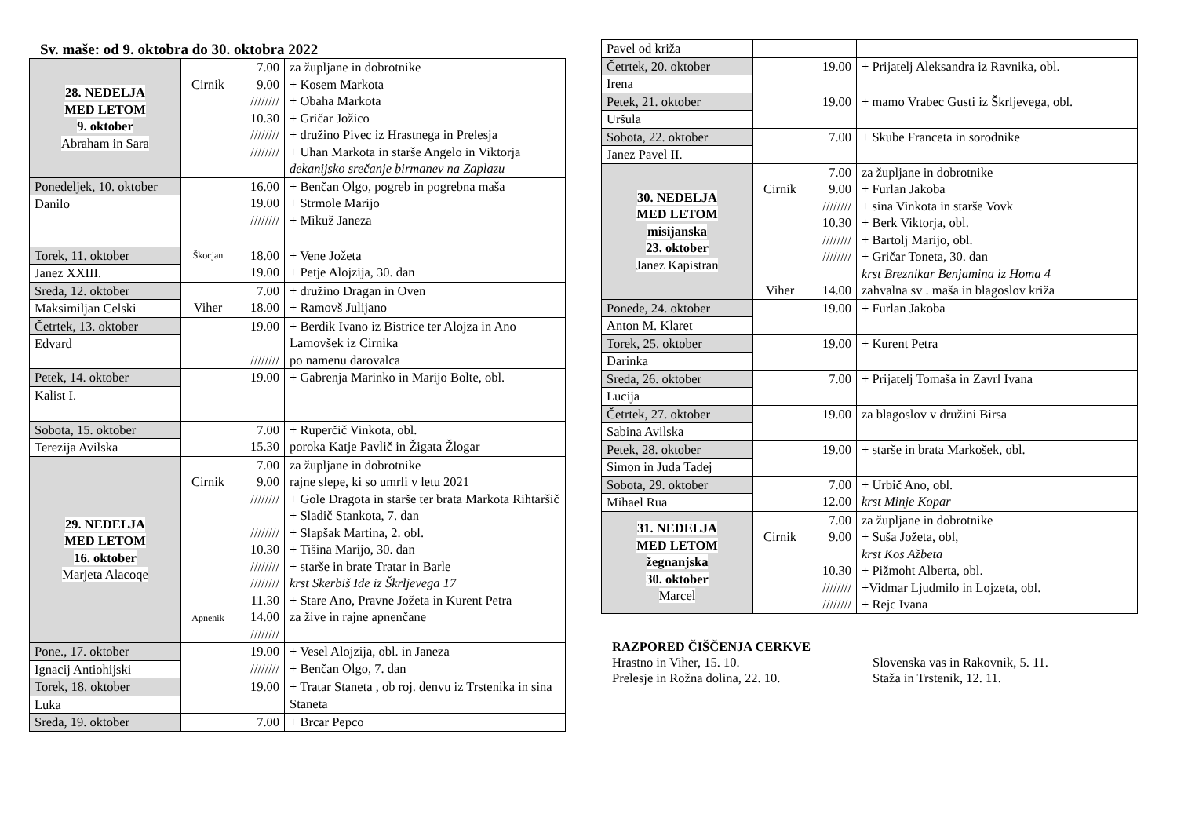Sv. maše: od 9. oktobra do 30. oktobra 2022
| 28. NEDELJA MED LETOM 9. oktober Abraham in Sara | Cirnik | 7.00 9.00 //////// 10.30 //////// //////// | za župljane in dobrotnike + Kosem Markota + Obaha Markota + Gričar Jožico + družino Pivec iz Hrastnega in Prelesja + Uhan Markota in starše Angelo in Viktorja dekanijsko srečanje birmanev na Zaplazu |
| Ponedeljek, 10. oktober Danilo | | 16.00 19.00 //////// | + Benčan Olgo, pogreb in pogrebna maša + Strmole Marijo + Mikuž Janeza |
| Torek, 11. oktober Janez XXIII. | Škocjan | 18.00 19.00 | + Vene Jožeta + Petje Alojzija, 30. dan |
| Sreda, 12. oktober Maksimiljan Celski | Viher | 7.00 18.00 | + družino Dragan in Oven + Ramovš Julijano |
| Četrtek, 13. oktober Edvard | | 19.00 //////// | + Berdik Ivano iz Bistrice ter Alojza in Ano Lamovšek iz Cirnika po namenu darovalca |
| Petek, 14. oktober Kalist I. | | 19.00 | + Gabrenja Marinko in Marijo Bolte, obl. |
| Sobota, 15. oktober Terezija Avilska | | 7.00 15.30 | + Ruperčič Vinkota, obl. poroka Katje Pavlič in Žigata Žlogar |
| 29. NEDELJA MED LETOM 16. oktober Marjeta Alacoqe | Cirnik Apnenik | 7.00 9.00 //////// //////// 10.30 //////// //////// 11.30 14.00 //////// | za župljane in dobrotnike rajne slepe, ki so umrli v letu 2021 + Gole Dragota in starše ter brata Markota Rihtaršič + Sladič Stankota, 7. dan + Slapšak Martina, 2. obl. + Tišina Marijo, 30. dan + starše in brate Tratar in Barle krst Skerbiš Ide iz Škrljevega 17 + Stare Ano, Pravne Jožeta in Kurent Petra za žive in rajne apnenčane |
| Pone., 17. oktober Ignacij Antiohijski | | 19.00 //////// | + Vesel Alojzija, obl. in Janeza + Benčan Olgo, 7. dan |
| Torek, 18. oktober Luka | | 19.00 | + Tratar Staneta , ob roj. denvu iz Trstenika in sina Staneta |
| Sreda, 19. oktober | | 7.00 | + Brcar Pepco |
| Pavel od križa | | | |
| Četrtek, 20. oktober Irena | | 19.00 | + Prijatelj Aleksandra iz Ravnika, obl. |
| Petek, 21. oktober Uršula | | 19.00 | + mamo Vrabec Gusti iz Škrljevega, obl. |
| Sobota, 22. oktober Janez Pavel II. | | 7.00 | + Skube Franceta in sorodnike |
| 30. NEDELJA MED LETOM misijanska 23. oktober Janez Kapistran | Cirnik Viher | 7.00 9.00 //////// 10.30 //////// //////// 14.00 | za župljane in dobrotnike + Furlan Jakoba + sina Vinkota in starše Vovk + Berk Viktorja, obl. + Bartolj Marijo, obl. + Gričar Toneta, 30. dan krst Breznikar Benjamina iz Homa 4 zahvalna sv . maša in blagoslov križa |
| Ponede, 24. oktober Anton M. Klaret | | 19.00 | + Furlan Jakoba |
| Torek, 25. oktober Darinka | | 19.00 | + Kurent Petra |
| Sreda, 26. oktober Lucija | | 7.00 | + Prijatelj Tomaša in Zavrl Ivana |
| Četrtek, 27. oktober Sabina Avilska | | 19.00 | za blagoslov v družini Birsa |
| Petek, 28. oktober Simon in Juda Tadej | | 19.00 | + starše in brata Markošek, obl. |
| Sobota, 29. oktober Mihael Rua | | 7.00 12.00 | + Urbič Ano, obl. krst Minje Kopar |
| 31. NEDELJA MED LETOM žegnanjska 30. oktober Marcel | Cirnik | 7.00 9.00 10.30 //////// //////// | za župljane in dobrotnike + Suša Jožeta, obl, krst Kos Ažbeta + Pižmoht Alberta, obl. +Vidmar Ljudmilo in Lojzeta, obl. + Rejc Ivana |
RAZPORED ČIŠČENJA CERKVE
Hrastno in Viher, 15. 10. Slovenska vas in Rakovnik, 5. 11.
Prelesje in Rožna dolina, 22. 10. Staža in Trstenik, 12. 11.